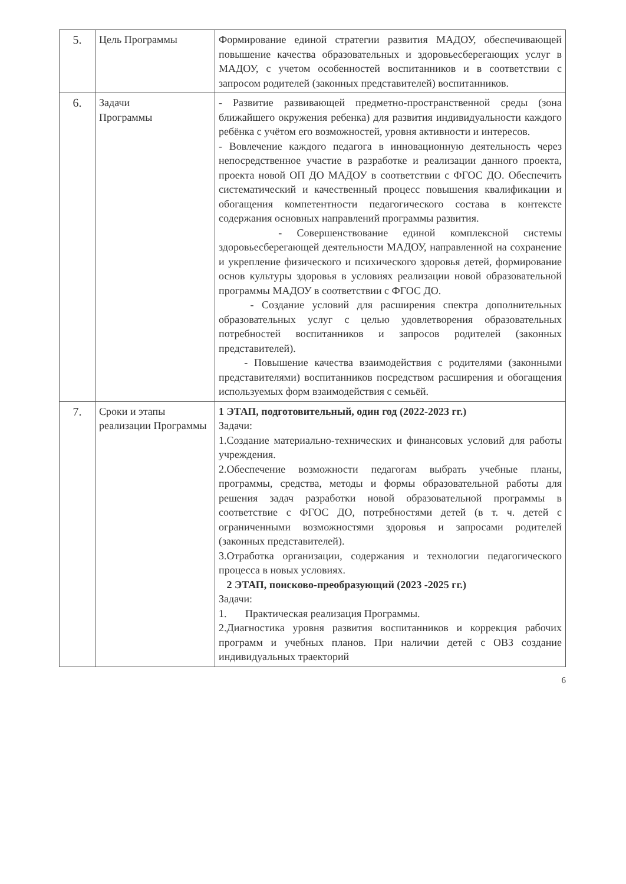| 5. | Цель Программы | Формирование единой стратегии развития МАДОУ, обеспечивающей повышение качества образовательных и здоровьесберегающих услуг в МАДОУ, с учетом особенностей воспитанников и в соответствии с запросом родителей (законных представителей) воспитанников. |
| 6. | Задачи Программы | - Развитие развивающей предметно-пространственной среды (зона ближайшего окружения ребенка) для развития индивидуальности каждого ребёнка с учётом его возможностей, уровня активности и интересов. - Вовлечение каждого педагога в инновационную деятельность через непосредственное участие в разработке и реализации данного проекта, проекта новой ОП ДО МАДОУ в соответствии с ФГОС ДО. Обеспечить систематический и качественный процесс повышения квалификации и обогащения компетентности педагогического состава в контексте содержания основных направлений программы развития. - Совершенствование единой комплексной системы здоровьесберегающей деятельности МАДОУ, направленной на сохранение и укрепление физического и психического здоровья детей, формирование основ культуры здоровья в условиях реализации новой образовательной программы МАДОУ в соответствии с ФГОС ДО. - Создание условий для расширения спектра дополнительных образовательных услуг с целью удовлетворения образовательных потребностей воспитанников и запросов родителей (законных представителей). - Повышение качества взаимодействия с родителями (законными представителями) воспитанников посредством расширения и обогащения используемых форм взаимодействия с семьёй. |
| 7. | Сроки и этапы реализации Программы | 1 ЭТАП, подготовительный, один год (2022-2023 гг.) Задачи: 1.Создание материально-технических и финансовых условий для работы учреждения. 2.Обеспечение возможности педагогам выбрать учебные планы, программы, средства, методы и формы образовательной работы для решения задач разработки новой образовательной программы в соответствие с ФГОС ДО, потребностями детей (в т. ч. детей с ограниченными возможностями здоровья и запросами родителей (законных представителей). 3.Отработка организации, содержания и технологии педагогического процесса в новых условиях. 2 ЭТАП, поисково-преобразующий (2023 -2025 гг.) Задачи: 1. Практическая реализация Программы. 2.Диагностика уровня развития воспитанников и коррекция рабочих программ и учебных планов. При наличии детей с ОВЗ создание индивидуальных траекторий |
6